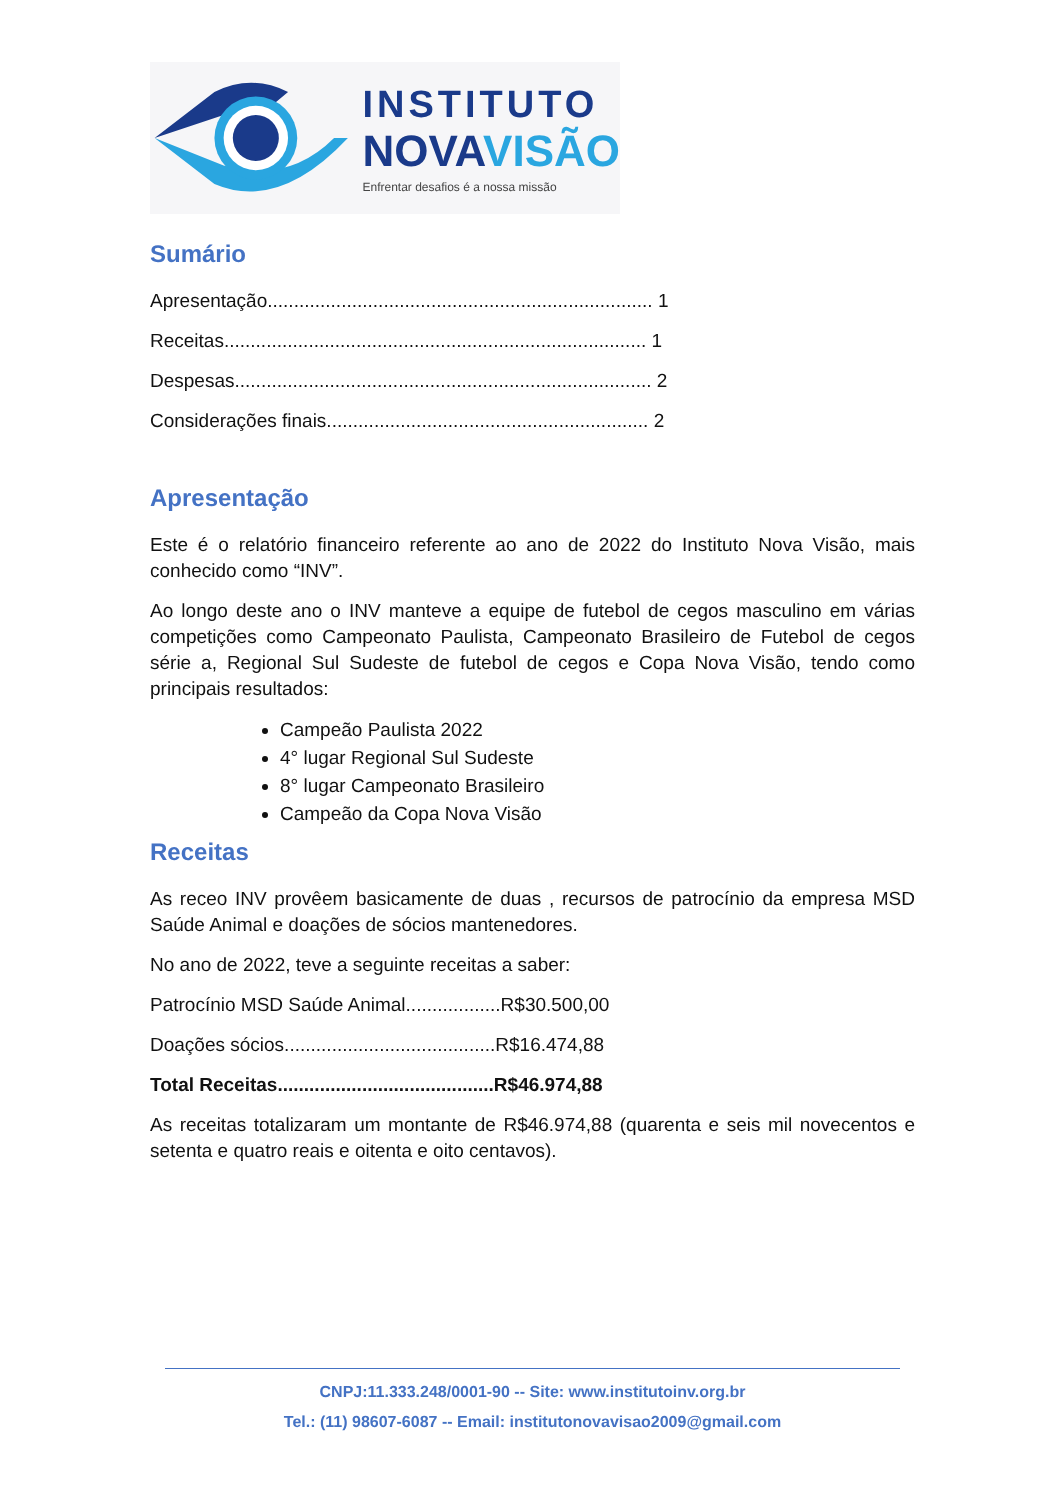INSTITUTO
NOVAVISÃO
Enfrentar desafios é a nossa missão
Sumário
Apresentação......................................................................... 1
Receitas................................................................................ 1
Despesas............................................................................... 2
Considerações finais............................................................. 2
Apresentação
Este é o relatório financeiro referente ao ano de 2022 do Instituto Nova Visão, mais conhecido como “INV”.
Ao longo deste ano o INV manteve a equipe de futebol de cegos masculino em várias competições como Campeonato Paulista, Campeonato Brasileiro de Futebol de cegos série a, Regional Sul Sudeste de futebol de cegos e Copa Nova Visão, tendo como principais resultados:
Campeão Paulista 2022
4° lugar Regional Sul Sudeste
8° lugar Campeonato Brasileiro
Campeão da Copa Nova Visão
Receitas
As receo INV provêem basicamente de duas , recursos de patrocínio da empresa MSD Saúde Animal e doações de sócios mantenedores.
No ano de 2022, teve a seguinte receitas a saber:
Patrocínio MSD Saúde Animal..................R$30.500,00
Doações sócios........................................R$16.474,88
Total Receitas.........................................R$46.974,88
As receitas totalizaram um montante de R$46.974,88 (quarenta e seis mil novecentos e setenta e quatro reais e oitenta e oito centavos).
CNPJ:11.333.248/0001-90 -- Site: www.institutoinv.org.br
Tel.: (11) 98607-6087 -- Email: institutonovavisao2009@gmail.com